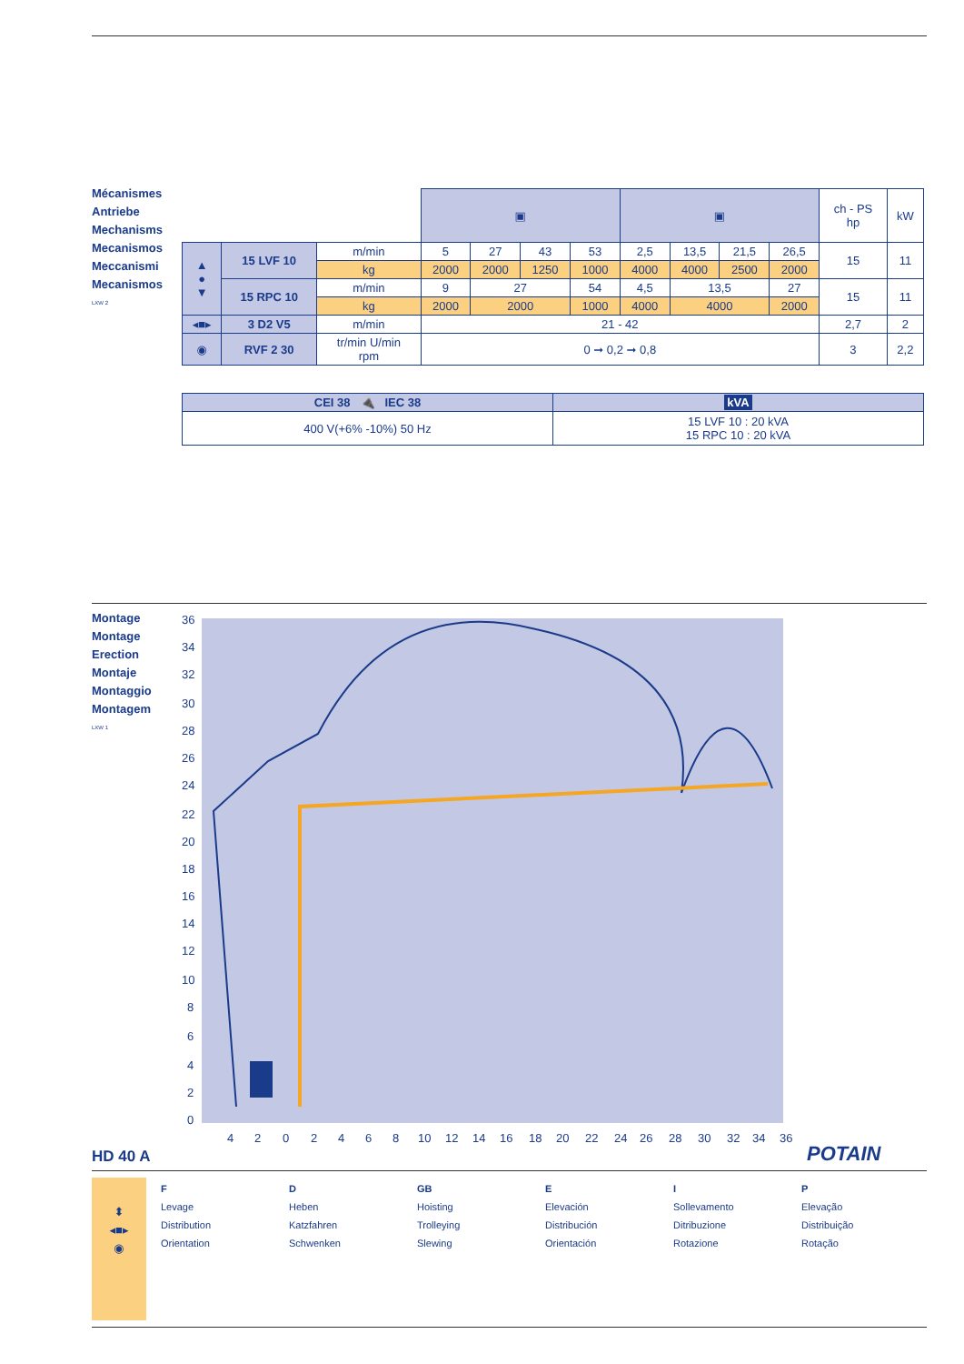Mécanismes
Antriebe
Mechanisms
Mecanismos
Meccanismi
Mecanismos
LXW 2
| | | | ▣ | | | | ▣ | | | | ch - PS hp | kW |
| ▲ ● ▼ | 15 LVF 10 | m/min | 5 | 27 | 43 | 53 | 2,5 | 13,5 | 21,5 | 26,5 | 15 | 11 |
| | | kg | 2000 | 2000 | 1250 | 1000 | 4000 | 4000 | 2500 | 2000 | | |
| | 15 RPC 10 | m/min | 9 | 27 | | 54 | 4,5 | 13,5 | | 27 | 15 | 11 |
| | | kg | 2000 | 2000 | | 1000 | 4000 | 4000 | | 2000 | | |
| ◂■▸ | 3 D2 V5 | m/min | 21 - 42 | | | | | | | | 2,7 | 2 |
| ◉ | RVF 2 30 | tr/min U/min rpm | 0 ➞ 0,2 ➞ 0,8 | | | | | | | | 3 | 2,2 |
| CEI 38 🔌 IEC 38 | kVA |
| 400 V(+6% -10%) 50 Hz | 15 LVF 10 : 20 kVA 15 RPC 10 : 20 kVA |
Montage
Montage
Erection
Montaje
Montaggio
Montagem
LXW 1
36
34
32
30
28
26
24
22
20
18
16
14
12
10
8
6
4
2
0
4
2
0
2
4
6
8
10
12
14
16
18
20
22
24
26
28
30
32
34
36
HD 40 A POTAIN
⬍
◂■▸
◉
F
Levage
Distribution
Orientation
D
Heben
Katzfahren
Schwenken
GB
Hoisting
Trolleying
Slewing
E
Elevación
Distribución
Orientación
I
Sollevamento
Ditribuzione
Rotazione
P
Elevação
Distribuição
Rotação